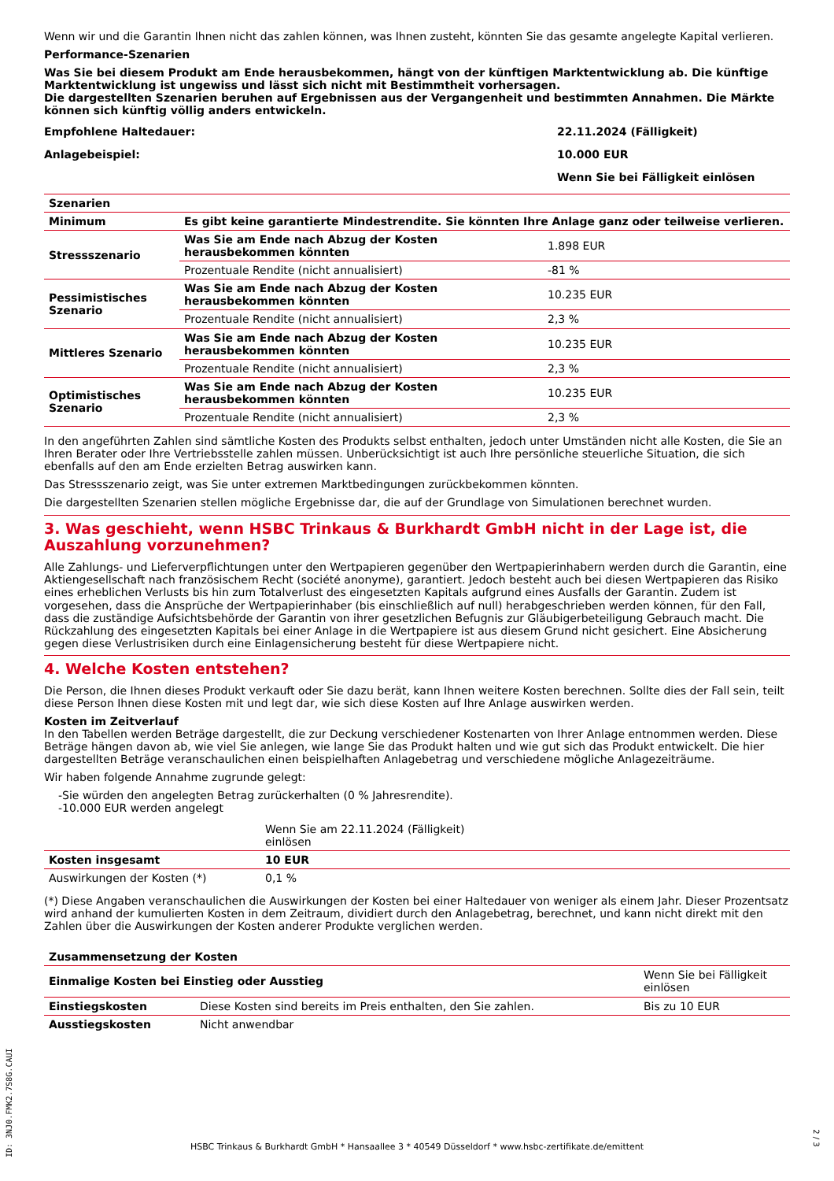Wenn wir und die Garantin Ihnen nicht das zahlen können, was Ihnen zusteht, könnten Sie das gesamte angelegte Kapital verlieren.
Performance-Szenarien
Was Sie bei diesem Produkt am Ende herausbekommen, hängt von der künftigen Marktentwicklung ab. Die künftige Marktentwicklung ist ungewiss und lässt sich nicht mit Bestimmtheit vorhersagen.
Die dargestellten Szenarien beruhen auf Ergebnissen aus der Vergangenheit und bestimmten Annahmen. Die Märkte können sich künftig völlig anders entwickeln.
| Empfohlene Haltedauer: | 22.11.2024 (Fälligkeit) |
| Anlagebeispiel: | 10.000 EUR |
| | Wenn Sie bei Fälligkeit einlösen |
| Szenarien | | |
| --- | --- | --- |
| Minimum | Es gibt keine garantierte Mindestrendite. Sie könnten Ihre Anlage ganz oder teilweise verlieren. | |
| Stressszenario | Was Sie am Ende nach Abzug der Kosten herausbekommen könnten | 1.898 EUR |
| | Prozentuale Rendite (nicht annualisiert) | -81 % |
| Pessimistisches Szenario | Was Sie am Ende nach Abzug der Kosten herausbekommen könnten | 10.235 EUR |
| | Prozentuale Rendite (nicht annualisiert) | 2,3 % |
| Mittleres Szenario | Was Sie am Ende nach Abzug der Kosten herausbekommen könnten | 10.235 EUR |
| | Prozentuale Rendite (nicht annualisiert) | 2,3 % |
| Optimistisches Szenario | Was Sie am Ende nach Abzug der Kosten herausbekommen könnten | 10.235 EUR |
| | Prozentuale Rendite (nicht annualisiert) | 2,3 % |
In den angeführten Zahlen sind sämtliche Kosten des Produkts selbst enthalten, jedoch unter Umständen nicht alle Kosten, die Sie an Ihren Berater oder Ihre Vertriebsstelle zahlen müssen. Unberücksichtigt ist auch Ihre persönliche steuerliche Situation, die sich ebenfalls auf den am Ende erzielten Betrag auswirken kann.
Das Stressszenario zeigt, was Sie unter extremen Marktbedingungen zurückbekommen könnten.
Die dargestellten Szenarien stellen mögliche Ergebnisse dar, die auf der Grundlage von Simulationen berechnet wurden.
3. Was geschieht, wenn HSBC Trinkaus & Burkhardt GmbH nicht in der Lage ist, die Auszahlung vorzunehmen?
Alle Zahlungs- und Lieferverpflichtungen unter den Wertpapieren gegenüber den Wertpapierinhabern werden durch die Garantin, eine Aktiengesellschaft nach französischem Recht (société anonyme), garantiert. Jedoch besteht auch bei diesen Wertpapieren das Risiko eines erheblichen Verlusts bis hin zum Totalverlust des eingesetzten Kapitals aufgrund eines Ausfalls der Garantin. Zudem ist vorgesehen, dass die Ansprüche der Wertpapierinhaber (bis einschließlich auf null) herabgeschrieben werden können, für den Fall, dass die zuständige Aufsichtsbehörde der Garantin von ihrer gesetzlichen Befugnis zur Gläubigerbeteiligung Gebrauch macht. Die Rückzahlung des eingesetzten Kapitals bei einer Anlage in die Wertpapiere ist aus diesem Grund nicht gesichert. Eine Absicherung gegen diese Verlustrisiken durch eine Einlagensicherung besteht für diese Wertpapiere nicht.
4. Welche Kosten entstehen?
Die Person, die Ihnen dieses Produkt verkauft oder Sie dazu berät, kann Ihnen weitere Kosten berechnen. Sollte dies der Fall sein, teilt diese Person Ihnen diese Kosten mit und legt dar, wie sich diese Kosten auf Ihre Anlage auswirken werden.
Kosten im Zeitverlauf
In den Tabellen werden Beträge dargestellt, die zur Deckung verschiedener Kostenarten von Ihrer Anlage entnommen werden. Diese Beträge hängen davon ab, wie viel Sie anlegen, wie lange Sie das Produkt halten und wie gut sich das Produkt entwickelt. Die hier dargestellten Beträge veranschaulichen einen beispielhaften Anlagebetrag und verschiedene mögliche Anlagezeiträume.
Wir haben folgende Annahme zugrunde gelegt:
-Sie würden den angelegten Betrag zurückerhalten (0 % Jahresrendite).
-10.000 EUR werden angelegt
| | Wenn Sie am 22.11.2024 (Fälligkeit) einlösen | |
| Kosten insgesamt | 10 EUR | |
| Auswirkungen der Kosten (*) | 0,1 % | |
(*) Diese Angaben veranschaulichen die Auswirkungen der Kosten bei einer Haltedauer von weniger als einem Jahr. Dieser Prozentsatz wird anhand der kumulierten Kosten in dem Zeitraum, dividiert durch den Anlagebetrag, berechnet, und kann nicht direkt mit den Zahlen über die Auswirkungen der Kosten anderer Produkte verglichen werden.
| Zusammensetzung der Kosten | | |
| --- | --- | --- |
| Einmalige Kosten bei Einstieg oder Ausstieg | | Wenn Sie bei Fälligkeit einlösen |
| Einstiegskosten | Diese Kosten sind bereits im Preis enthalten, den Sie zahlen. | Bis zu 10 EUR |
| Ausstiegskosten | Nicht anwendbar | |
ID: 3NJ0.FMK2.7S8G.CAUI
HSBC Trinkaus & Burkhardt GmbH * Hansaallee 3 * 40549 Düsseldorf * www.hsbc-zertifikate.de/emittent
2 / 3